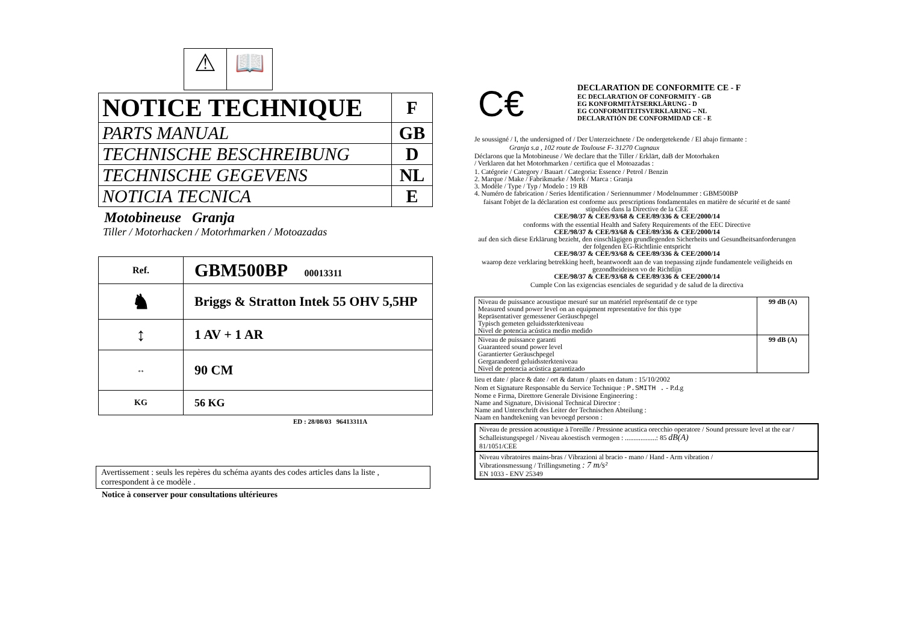⚠ 📖
| NOTICE TECHNIQUE | F |
| PARTS MANUAL | GB |
| TECHNISCHE BESCHREIBUNG | D |
| TECHNISCHE GEGEVENS | NL |
| NOTICIA TECNICA | E |
Motobineuse Granja
Tiller / Motorhacken / Motorhmarken / Motoazadas
| Ref. | GBM500BP 00013311 |
| ♞ | Briggs & Stratton Intek 55 OHV 5,5HP |
| ↕ | 1 AV + 1 AR |
| ↔ | 90 CM |
| KG | 56 KG |
ED : 28/08/03 96413311A
Avertissement : seuls les repères du schéma ayants des codes articles dans la liste , correspondent à ce modèle .
Notice à conserver pour consultations ultérieures
C€
DECLARATION DE CONFORMITE CE - F
EC DECLARATION OF CONFORMITY - GB
EG KONFORMITÄTSERKLÄRUNG - D
EG CONFORMITEITSVERKLARING – NL
DECLARATIÓN DE CONFORMIDAD CE - E
Je soussigné / I, the undersigned of / Der Unterzeichnete / De ondergetekende / El abajo firmante :
Granja s.a , 102 route de Toulouse F- 31270 Cugnaux
Déclarons que la Motobineuse / We declare that the Tiller / Erklärt, daB der Motorhaken
/ Verklaren dat het Motorhmarken / certifica que el Motoazadas :
1. Catégorie / Category / Bauart / Categoria: Essence / Petrol / Benzin
2. Marque / Make / Fabrikmarke / Merk / Marca : Granja
3. Modèle / Type / Typ / Modelo : 19 RB
4. Numéro de fabrication / Series Identification / Seriennummer / Modelnummer : GBM500BP
faisant l'objet de la déclaration est conforme aux prescriptions fondamentales en matière de sécurité et de santé stipulées dans la Directive de la CEE
CEE/98/37 & CEE/93/68 & CEE/89/336 & CEE/2000/14
conforms with the essential Health and Safety Requirements of the EEC Directive
CEE/98/37 & CEE/93/68 & CEE/89/336 & CEE/2000/14
auf den sich diese Erklärung bezieht, den einschlägigen grundlegenden Sicherheits und Gesundheitsanforderungen der folgenden EG-Richtlinie entspricht
CEE/98/37 & CEE/93/68 & CEE/89/336 & CEE/2000/14
waarop deze verklaring betrekking heeft, beantwoordt aan de van toepassing zijnde fundamentele veiligheids en gezondheideisen vo de Richtlijn
CEE/98/37 & CEE/93/68 & CEE/89/336 & CEE/2000/14
Cumple Con las exigencias esenciales de seguridad y de salud de la directiva
| Niveau de puissance acoustique mesuré sur un matériel représentatif de ce type Measured sound power level on an equipment representative for this type Repräsentativer gemessener Geräuschpegel Typisch gemeten geluidssterkteniveau Nivel de potencia acústica medio medido | 99 dB (A) |
| Niveau de puissance garanti Guaranteed sound power level Garantierter Geräuschpegel Gergarandeerd geluidssterkteniveau Nivel de potencia acústica garantizado | 99 dB (A) |
lieu et date / place & date / ort & datum / plaats en datum : 15/10/2002
Nom et Signature Responsable du Service Technique : P.SMITH . - P.d.g
Nome e Firma, Direttore Generale Divisione Engineering :
Name and Signature, Divisional Technical Director :
Name and Unterschrift des Leiter der Technischen Abteilung :
Naam en handtekening van bevoegd persoon :
Niveau de pression acoustique à l'oreille / Pressione acustica orecchio operatore / Sound pressure level at the ear / Schalleistungspegel / Niveau akoestisch vermogen : ..................: 85 dB(A)
81/1051/CEE
Niveau vibratoires mains-bras / Vibrazioni al bracio - mano / Hand - Arm vibration /
Vibrationsmessung / Trillingsmeting : 7 m/s²
EN 1033 - ENV 25349